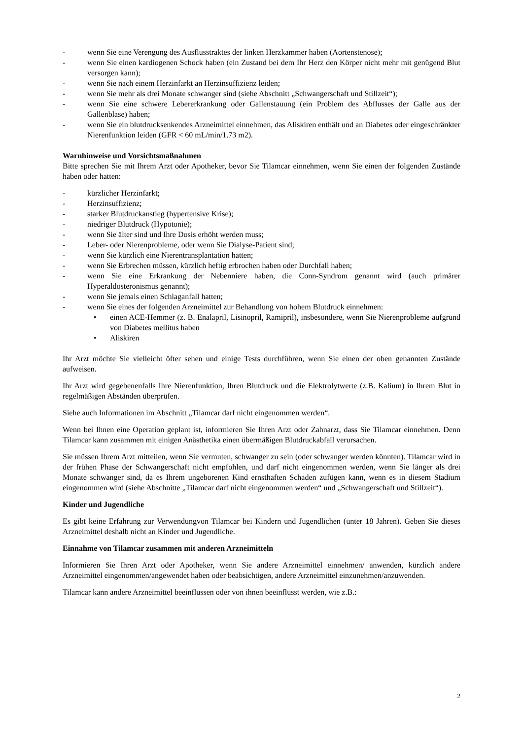- wenn Sie eine Verengung des Ausflusstraktes der linken Herzkammer haben (Aortenstenose);
- wenn Sie einen kardiogenen Schock haben (ein Zustand bei dem Ihr Herz den Körper nicht mehr mit genügend Blut versorgen kann);
- wenn Sie nach einem Herzinfarkt an Herzinsuffizienz leiden;
- wenn Sie mehr als drei Monate schwanger sind (siehe Abschnitt „Schwangerschaft und Stillzeit“);
- wenn Sie eine schwere Lebererkrankung oder Gallenstauung (ein Problem des Abflusses der Galle aus der Gallenblase) haben;
- wenn Sie ein blutdrucksenkendes Arzneimittel einnehmen, das Aliskiren enthält und an Diabetes oder eingeschränkter Nierenfunktion leiden (GFR < 60 mL/min/1.73 m2).
Warnhinweise und Vorsichtsmaßnahmen
Bitte sprechen Sie mit Ihrem Arzt oder Apotheker, bevor Sie Tilamcar einnehmen, wenn Sie einen der folgenden Zustände haben oder hatten:
- kürzlicher Herzinfarkt;
- Herzinsuffizienz;
- starker Blutdruckanstieg (hypertensive Krise);
- niedriger Blutdruck (Hypotonie);
- wenn Sie älter sind und Ihre Dosis erhöht werden muss;
- Leber- oder Nierenprobleme, oder wenn Sie Dialyse-Patient sind;
- wenn Sie kürzlich eine Nierentransplantation hatten;
- wenn Sie Erbrechen müssen, kürzlich heftig erbrochen haben oder Durchfall haben;
- wenn Sie eine Erkrankung der Nebenniere haben, die Conn-Syndrom genannt wird (auch primärer Hyperaldosteronismus genannt);
- wenn Sie jemals einen Schlaganfall hatten;
- wenn Sie eines der folgenden Arzneimittel zur Behandlung von hohem Blutdruck einnehmen:
• einen ACE-Hemmer (z. B. Enalapril, Lisinopril, Ramipril), insbesondere, wenn Sie Nierenprobleme aufgrund von Diabetes mellitus haben
• Aliskiren
Ihr Arzt möchte Sie vielleicht öfter sehen und einige Tests durchführen, wenn Sie einen der oben genannten Zustände aufweisen.
Ihr Arzt wird gegebenenfalls Ihre Nierenfunktion, Ihren Blutdruck und die Elektrolytwerte (z.B. Kalium) in Ihrem Blut in regelmäßigen Abständen überprüfen.
Siehe auch Informationen im Abschnitt „Tilamcar darf nicht eingenommen werden“.
Wenn bei Ihnen eine Operation geplant ist, informieren Sie Ihren Arzt oder Zahnarzt, dass Sie Tilamcar einnehmen. Denn Tilamcar kann zusammen mit einigen Anästhetika einen übermäßigen Blutdruckabfall verursachen.
Sie müssen Ihrem Arzt mitteilen, wenn Sie vermuten, schwanger zu sein (oder schwanger werden könnten). Tilamcar wird in der frühen Phase der Schwangerschaft nicht empfohlen, und darf nicht eingenommen werden, wenn Sie länger als drei Monate schwanger sind, da es Ihrem ungeborenen Kind ernsthaften Schaden zufügen kann, wenn es in diesem Stadium eingenommen wird (siehe Abschnitte „Tilamcar darf nicht eingenommen werden“ und „Schwangerschaft und Stillzeit“).
Kinder und Jugendliche
Es gibt keine Erfahrung zur Verwendungvon Tilamcar bei Kindern und Jugendlichen (unter 18 Jahren). Geben Sie dieses Arzneimittel deshalb nicht an Kinder und Jugendliche.
Einnahme von Tilamcar zusammen mit anderen Arzneimitteln
Informieren Sie Ihren Arzt oder Apotheker, wenn Sie andere Arzneimittel einnehmen/ anwenden, kürzlich andere Arzneimittel eingenommen/angewendet haben oder beabsichtigen, andere Arzneimittel einzunehmen/anzuwenden.
Tilamcar kann andere Arzneimittel beeinflussen oder von ihnen beeinflusst werden, wie z.B.:
2